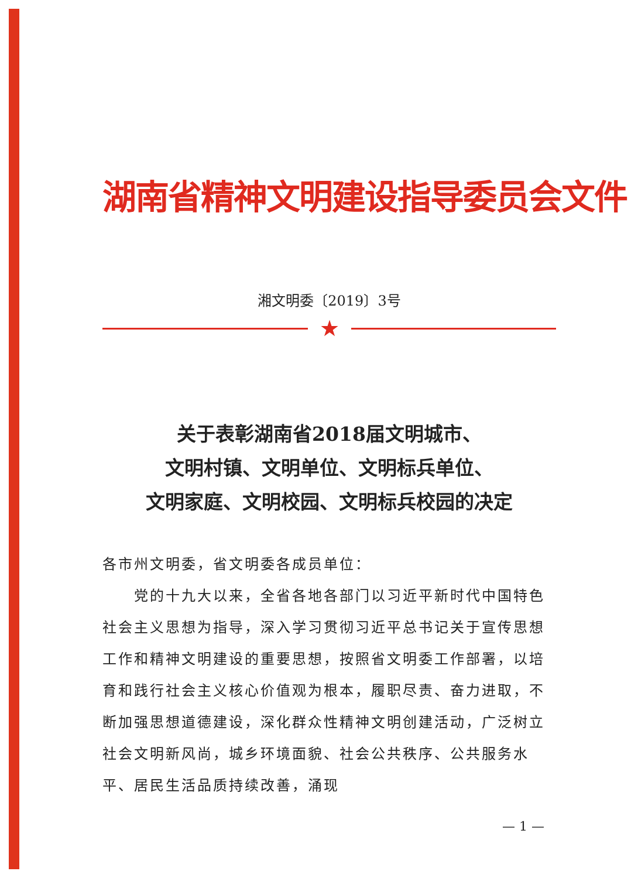湖南省精神文明建设指导委员会文件
湘文明委〔2019〕3号
★
关于表彰湖南省2018届文明城市、
文明村镇、文明单位、文明标兵单位、
文明家庭、文明校园、文明标兵校园的决定
各市州文明委，省文明委各成员单位：
  党的十九大以来，全省各地各部门以习近平新时代中国特色社会主义思想为指导，深入学习贯彻习近平总书记关于宣传思想工作和精神文明建设的重要思想，按照省文明委工作部署，以培育和践行社会主义核心价值观为根本，履职尽责、奋力进取，不断加强思想道德建设，深化群众性精神文明创建活动，广泛树立社会文明新风尚，城乡环境面貌、社会公共秩序、公共服务水平、居民生活品质持续改善，涌现
— 1 —